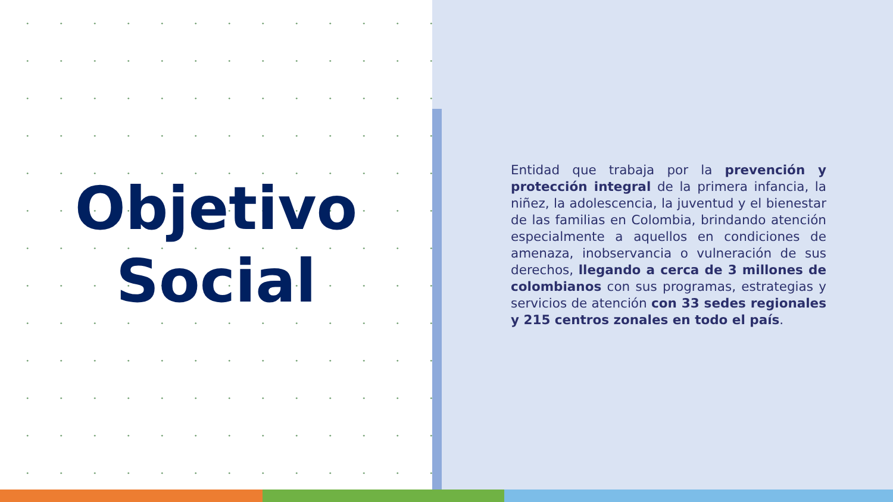Objetivo
Social
Entidad que trabaja por la prevención y protección integral de la primera infancia, la niñez, la adolescencia, la juventud y el bienestar de las familias en Colombia, brindando atención especialmente a aquellos en condiciones de amenaza, inobservancia o vulneración de sus derechos, llegando a cerca de 3 millones de colombianos con sus programas, estrategias y servicios de atención con 33 sedes regionales y 215 centros zonales en todo el país.